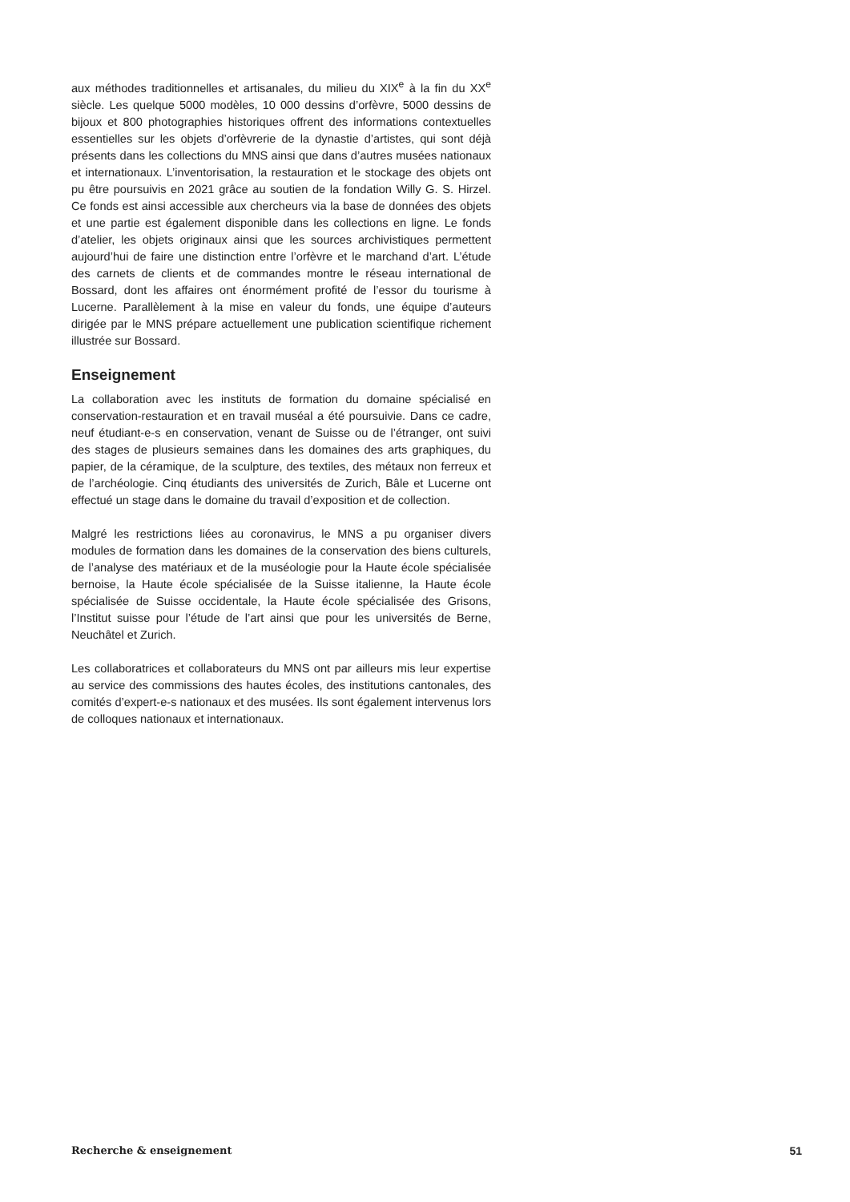aux méthodes traditionnelles et artisanales, du milieu du XIX<sup>e</sup> à la fin du XX<sup>e</sup> siècle. Les quelque 5000 modèles, 10 000 dessins d’orfèvre, 5000 dessins de bijoux et 800 photographies historiques offrent des informations contextuelles essentielles sur les objets d’orfèvrerie de la dynastie d’artistes, qui sont déjà présents dans les collections du MNS ainsi que dans d’autres musées nationaux et internationaux. L’inventorisation, la restauration et le stockage des objets ont pu être poursuivis en 2021 grâce au soutien de la fondation Willy G. S. Hirzel. Ce fonds est ainsi accessible aux chercheurs via la base de données des objets et une partie est également disponible dans les collections en ligne. Le fonds d’atelier, les objets originaux ainsi que les sources archivistiques permettent aujourd’hui de faire une distinction entre l’orfèvre et le marchand d’art. L’étude des carnets de clients et de commandes montre le réseau international de Bossard, dont les affaires ont énormément profité de l’essor du tourisme à Lucerne. Parallèlement à la mise en valeur du fonds, une équipe d’auteurs dirigée par le MNS prépare actuellement une publication scientifique richement illustrée sur Bossard.
Enseignement
La collaboration avec les instituts de formation du domaine spécialisé en conservation-restauration et en travail muséal a été poursuivie. Dans ce cadre, neuf étudiant-e-s en conservation, venant de Suisse ou de l’étranger, ont suivi des stages de plusieurs semaines dans les domaines des arts graphiques, du papier, de la céramique, de la sculpture, des textiles, des métaux non ferreux et de l’archéologie. Cinq étudiants des universités de Zurich, Bâle et Lucerne ont effectué un stage dans le domaine du travail d’exposition et de collection.
Malgré les restrictions liées au coronavirus, le MNS a pu organiser divers modules de formation dans les domaines de la conservation des biens culturels, de l’analyse des matériaux et de la muséologie pour la Haute école spécialisée bernoise, la Haute école spécialisée de la Suisse italienne, la Haute école spécialisée de Suisse occidentale, la Haute école spécialisée des Grisons, l’Institut suisse pour l’étude de l’art ainsi que pour les universités de Berne, Neuchâtel et Zurich.
Les collaboratrices et collaborateurs du MNS ont par ailleurs mis leur expertise au service des commissions des hautes écoles, des institutions cantonales, des comités d’expert-e-s nationaux et des musées. Ils sont également intervenus lors de colloques nationaux et internationaux.
Recherche & enseignement 51